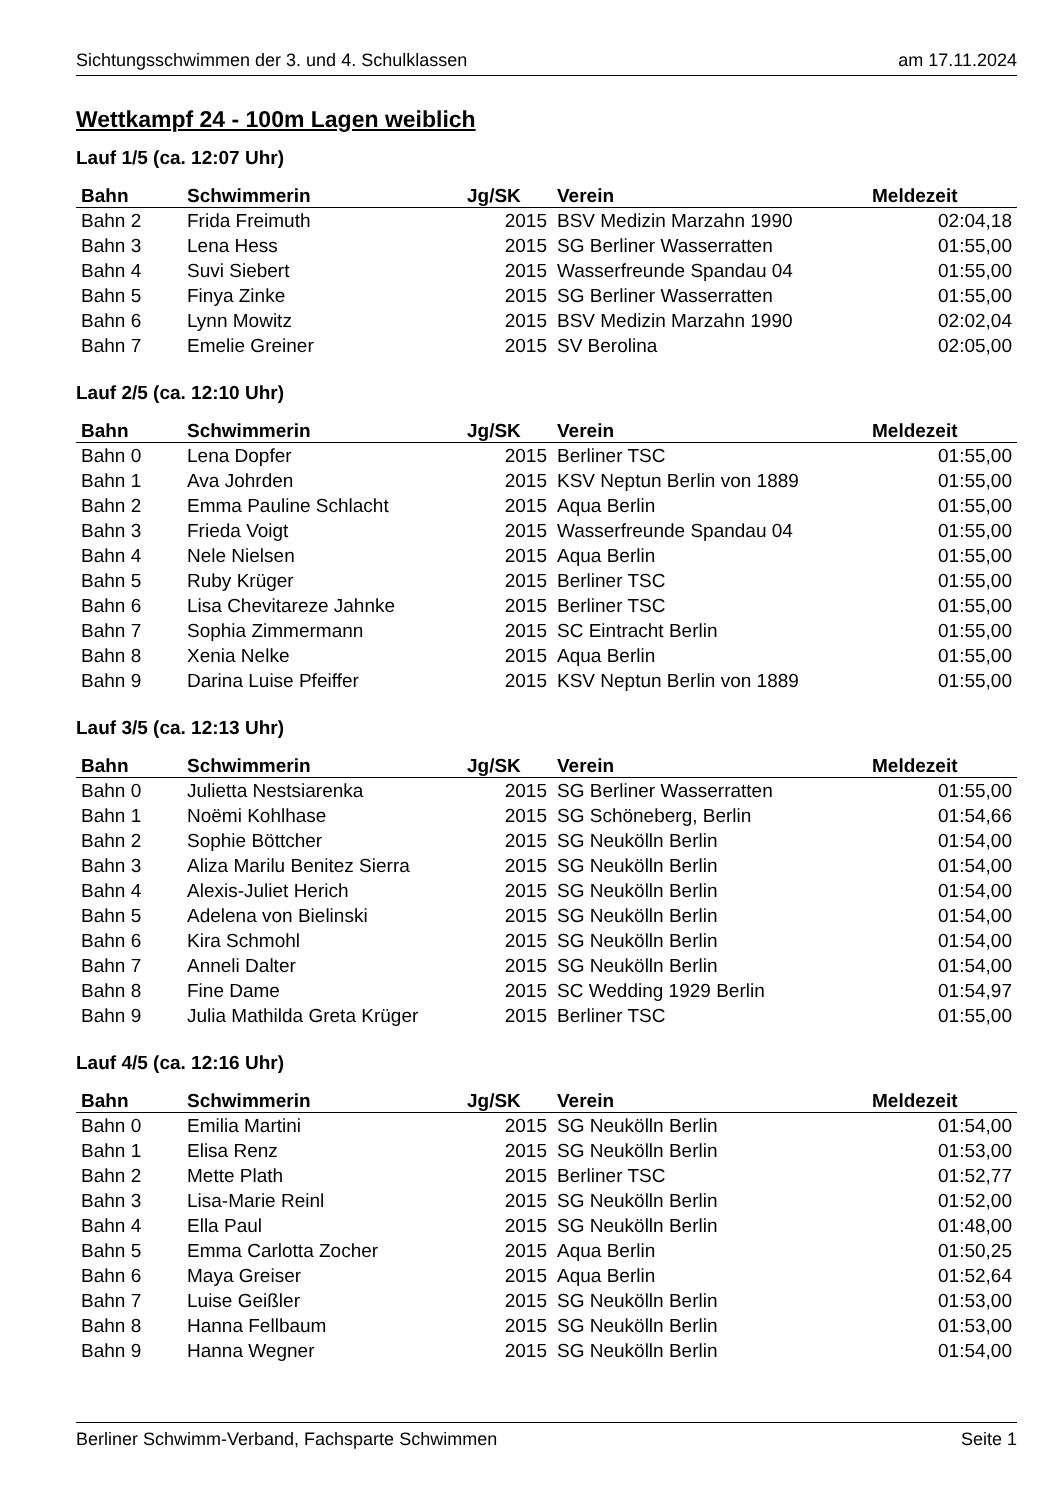Sichtungsschwimmen der 3. und 4. Schulklassen am 17.11.2024
Wettkampf 24 - 100m Lagen weiblich
Lauf 1/5 (ca. 12:07 Uhr)
| Bahn | Schwimmerin | Jg/SK | Verein | Meldezeit |
| --- | --- | --- | --- | --- |
| Bahn 2 | Frida Freimuth | 2015 | BSV Medizin Marzahn 1990 | 02:04,18 |
| Bahn 3 | Lena Hess | 2015 | SG Berliner Wasserratten | 01:55,00 |
| Bahn 4 | Suvi Siebert | 2015 | Wasserfreunde Spandau 04 | 01:55,00 |
| Bahn 5 | Finya Zinke | 2015 | SG Berliner Wasserratten | 01:55,00 |
| Bahn 6 | Lynn Mowitz | 2015 | BSV Medizin Marzahn 1990 | 02:02,04 |
| Bahn 7 | Emelie Greiner | 2015 | SV Berolina | 02:05,00 |
Lauf 2/5 (ca. 12:10 Uhr)
| Bahn | Schwimmerin | Jg/SK | Verein | Meldezeit |
| --- | --- | --- | --- | --- |
| Bahn 0 | Lena Dopfer | 2015 | Berliner TSC | 01:55,00 |
| Bahn 1 | Ava Johrden | 2015 | KSV Neptun Berlin von 1889 | 01:55,00 |
| Bahn 2 | Emma Pauline Schlacht | 2015 | Aqua Berlin | 01:55,00 |
| Bahn 3 | Frieda Voigt | 2015 | Wasserfreunde Spandau 04 | 01:55,00 |
| Bahn 4 | Nele Nielsen | 2015 | Aqua Berlin | 01:55,00 |
| Bahn 5 | Ruby Krüger | 2015 | Berliner TSC | 01:55,00 |
| Bahn 6 | Lisa Chevitareze Jahnke | 2015 | Berliner TSC | 01:55,00 |
| Bahn 7 | Sophia Zimmermann | 2015 | SC Eintracht Berlin | 01:55,00 |
| Bahn 8 | Xenia Nelke | 2015 | Aqua Berlin | 01:55,00 |
| Bahn 9 | Darina Luise Pfeiffer | 2015 | KSV Neptun Berlin von 1889 | 01:55,00 |
Lauf 3/5 (ca. 12:13 Uhr)
| Bahn | Schwimmerin | Jg/SK | Verein | Meldezeit |
| --- | --- | --- | --- | --- |
| Bahn 0 | Julietta Nestsiarenka | 2015 | SG Berliner Wasserratten | 01:55,00 |
| Bahn 1 | Noëmi Kohlhase | 2015 | SG Schöneberg, Berlin | 01:54,66 |
| Bahn 2 | Sophie Böttcher | 2015 | SG Neukölln Berlin | 01:54,00 |
| Bahn 3 | Aliza Marilu Benitez Sierra | 2015 | SG Neukölln Berlin | 01:54,00 |
| Bahn 4 | Alexis-Juliet Herich | 2015 | SG Neukölln Berlin | 01:54,00 |
| Bahn 5 | Adelena von Bielinski | 2015 | SG Neukölln Berlin | 01:54,00 |
| Bahn 6 | Kira Schmohl | 2015 | SG Neukölln Berlin | 01:54,00 |
| Bahn 7 | Anneli Dalter | 2015 | SG Neukölln Berlin | 01:54,00 |
| Bahn 8 | Fine Dame | 2015 | SC Wedding 1929 Berlin | 01:54,97 |
| Bahn 9 | Julia Mathilda Greta Krüger | 2015 | Berliner TSC | 01:55,00 |
Lauf 4/5 (ca. 12:16 Uhr)
| Bahn | Schwimmerin | Jg/SK | Verein | Meldezeit |
| --- | --- | --- | --- | --- |
| Bahn 0 | Emilia Martini | 2015 | SG Neukölln Berlin | 01:54,00 |
| Bahn 1 | Elisa Renz | 2015 | SG Neukölln Berlin | 01:53,00 |
| Bahn 2 | Mette Plath | 2015 | Berliner TSC | 01:52,77 |
| Bahn 3 | Lisa-Marie Reinl | 2015 | SG Neukölln Berlin | 01:52,00 |
| Bahn 4 | Ella Paul | 2015 | SG Neukölln Berlin | 01:48,00 |
| Bahn 5 | Emma Carlotta Zocher | 2015 | Aqua Berlin | 01:50,25 |
| Bahn 6 | Maya Greiser | 2015 | Aqua Berlin | 01:52,64 |
| Bahn 7 | Luise Geißler | 2015 | SG Neukölln Berlin | 01:53,00 |
| Bahn 8 | Hanna Fellbaum | 2015 | SG Neukölln Berlin | 01:53,00 |
| Bahn 9 | Hanna Wegner | 2015 | SG Neukölln Berlin | 01:54,00 |
Berliner Schwimm-Verband, Fachsparte Schwimmen Seite 1